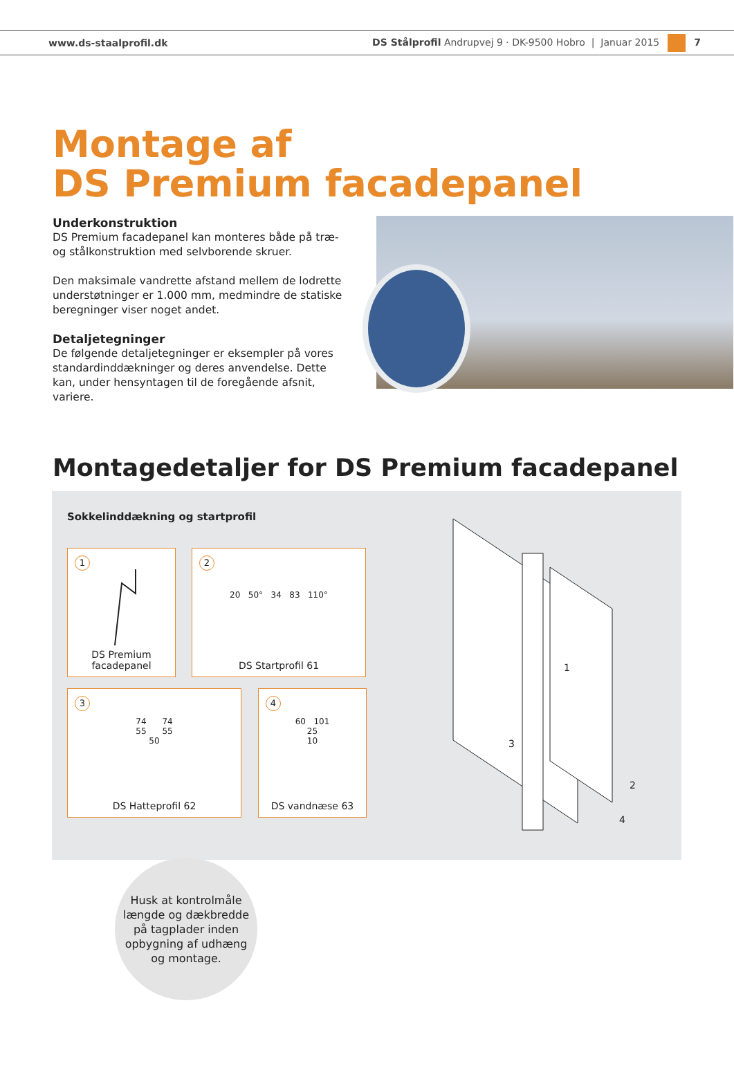www.ds-staalprofil.dk DS Stålprofil Andrupvej 9 · DK-9500 Hobro | Januar 2015 7
Montage af
DS Premium facadepanel
Underkonstruktion
DS Premium facadepanel kan monteres både på træ- og stålkonstruktion med selvborende skruer.
Den maksimale vandrette afstand mellem de lodrette understøtninger er 1.000 mm, medmindre de statiske beregninger viser noget andet.
Detaljetegninger
De følgende detaljetegninger er eksempler på vores standardinddækninger og deres anvendelse. Dette kan, under hensyntagen til de foregående afsnit, variere.
Montagedetaljer for DS Premium facadepanel
Sokkelinddækning og startprofil
1
DS Premium
facadepanel
2
20 50° 34 83 110°
DS Startprofil 61
3
74 74
55 55
50
DS Hatteprofil 62
4
60 101
25
10
DS vandnæse 63
1
2
3
4
Husk at kontrolmåle
længde og dækbredde
på tagplader inden
opbygning af udhæng
og montage.